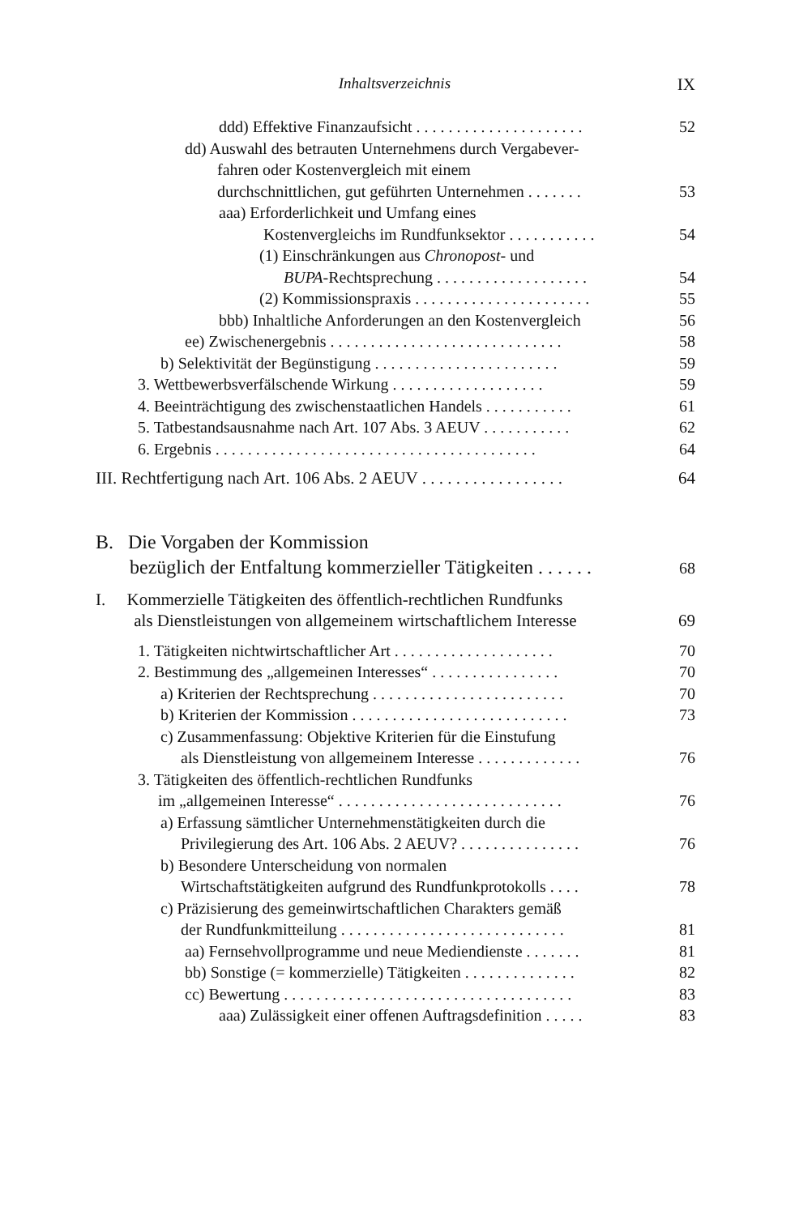Inhaltsverzeichnis IX
ddd) Effektive Finanzaufsicht . . . . . . . . . . . . . . . . . . . . . 52
dd) Auswahl des betrauten Unternehmens durch Vergabever-
fahren oder Kostenvergleich mit einem
durchschnittlichen, gut geführten Unternehmen . . . . . . .
53
aaa) Erforderlichkeit und Umfang eines
Kostenvergleichs im Rundfunksektor . . . . . . . . . . .
54
(1) Einschränkungen aus Chronopost- und
BUPA-Rechtsprechung . . . . . . . . . . . . . . . . . . .
54
(2) Kommissionspraxis . . . . . . . . . . . . . . . . . . . . . . 55
bbb) Inhaltliche Anforderungen an den Kostenvergleich 56
ee) Zwischenergebnis . . . . . . . . . . . . . . . . . . . . . . . . . . . . . 58
b) Selektivität der Begünstigung . . . . . . . . . . . . . . . . . . . . . . . 59
3. Wettbewerbsverfälschende Wirkung . . . . . . . . . . . . . . . . . . . 59
4. Beeinträchtigung des zwischenstaatlichen Handels . . . . . . . . . . . 61
5. Tatbestandsausnahme nach Art. 107 Abs. 3 AEUV . . . . . . . . . . . 62
6. Ergebnis . . . . . . . . . . . . . . . . . . . . . . . . . . . . . . . . . . . . . . . . 64
III. Rechtfertigung nach Art. 106 Abs. 2 AEUV . . . . . . . . . . . . . . . . . 64
B. Die Vorgaben der Kommission
bezüglich der Entfaltung kommerzieller Tätigkeiten . . . . . .
68
I. Kommerzielle Tätigkeiten des öffentlich-rechtlichen Rundfunks
als Dienstleistungen von allgemeinem wirtschaftlichem Interesse
69
1. Tätigkeiten nichtwirtschaftlicher Art . . . . . . . . . . . . . . . . . . . . 70
2. Bestimmung des „allgemeinen Interesses“ . . . . . . . . . . . . . . . . 70
a) Kriterien der Rechtsprechung . . . . . . . . . . . . . . . . . . . . . . . . 70
b) Kriterien der Kommission . . . . . . . . . . . . . . . . . . . . . . . . . . . 73
c) Zusammenfassung: Objektive Kriterien für die Einstufung
als Dienstleistung von allgemeinem Interesse . . . . . . . . . . . . .
76
3. Tätigkeiten des öffentlich-rechtlichen Rundfunks
im „allgemeinen Interesse“ . . . . . . . . . . . . . . . . . . . . . . . . . . . .
76
a) Erfassung sämtlicher Unternehmenstätigkeiten durch die
Privilegierung des Art. 106 Abs. 2 AEUV? . . . . . . . . . . . . . . .
76
b) Besondere Unterscheidung von normalen
Wirtschaftstätigkeiten aufgrund des Rundfunkprotokolls . . . .
78
c) Präzisierung des gemeinwirtschaftlichen Charakters gemäß
der Rundfunkmitteilung . . . . . . . . . . . . . . . . . . . . . . . . . . . .
81
aa) Fernsehvollprogramme und neue Mediendienste . . . . . . . 81
bb) Sonstige (= kommerzielle) Tätigkeiten . . . . . . . . . . . . . . 82
cc) Bewertung . . . . . . . . . . . . . . . . . . . . . . . . . . . . . . . . . . . . 83
aaa) Zulässigkeit einer offenen Auftragsdefinition . . . . . 83